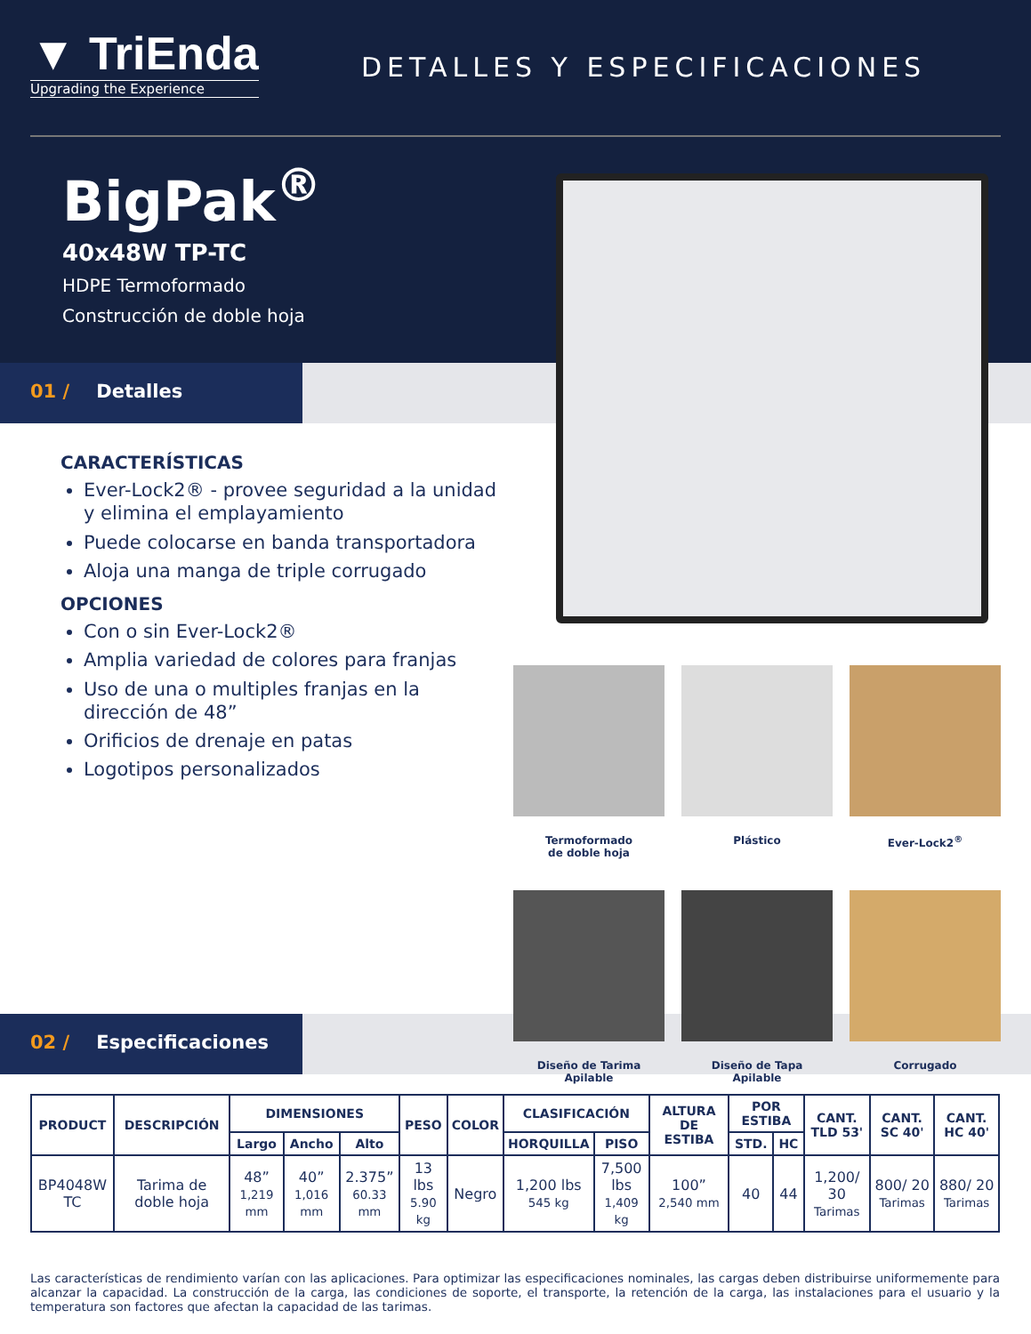▼ TriEnda
Upgrading the Experience
DETALLES Y ESPECIFICACIONES
BigPak<sup>®</sup>
40x48W TP-TC
HDPE Termoformado
Construcción de doble hoja
01 / Detalles
CARACTERÍSTICAS
Ever-Lock2® - provee seguridad a la unidad y elimina el emplayamiento
Puede colocarse en banda transportadora
Aloja una manga de triple corrugado
OPCIONES
Con o sin Ever-Lock2®
Amplia variedad de colores para franjas
Uso de una o multiples franjas en la dirección de 48”
Orificios de drenaje en patas
Logotipos personalizados
02 / Especificaciones
Termoformado
de doble hoja
Plástico
Ever-Lock2<sup>®</sup>
Diseño de Tarima
Apilable
Diseño de Tapa
Apilable
Corrugado
| PRODUCT | DESCRIPCIÓN | DIMENSIONES | | | PESO | COLOR | CLASIFICACIÓN | | ALTURA DE ESTIBA | POR ESTIBA | | CANT. TLD 53' | CANT. SC 40' | CANT. HC 40' |
| --- | --- | --- | --- | --- | --- | --- | --- | --- | --- | --- | --- | --- | --- | --- |
| | | Largo | Ancho | Alto | | | HORQUILLA | PISO | | STD. | HC | | | |
| BP4048W TC | Tarima de doble hoja | 48” 1,219 mm | 40” 1,016 mm | 2.375” 60.33 mm | 13 lbs 5.90 kg | Negro | 1,200 lbs 545 kg | 7,500 lbs 1,409 kg | 100” 2,540 mm | 40 | 44 | 1,200/ 30 Tarimas | 800/ 20 Tarimas | 880/ 20 Tarimas |
Las características de rendimiento varían con las aplicaciones. Para optimizar las especificaciones nominales, las cargas deben distribuirse uniformemente para alcanzar la capacidad. La construcción de la carga, las condiciones de soporte, el transporte, la retención de la carga, las instalaciones para el usuario y la temperatura son factores que afectan la capacidad de las tarimas.